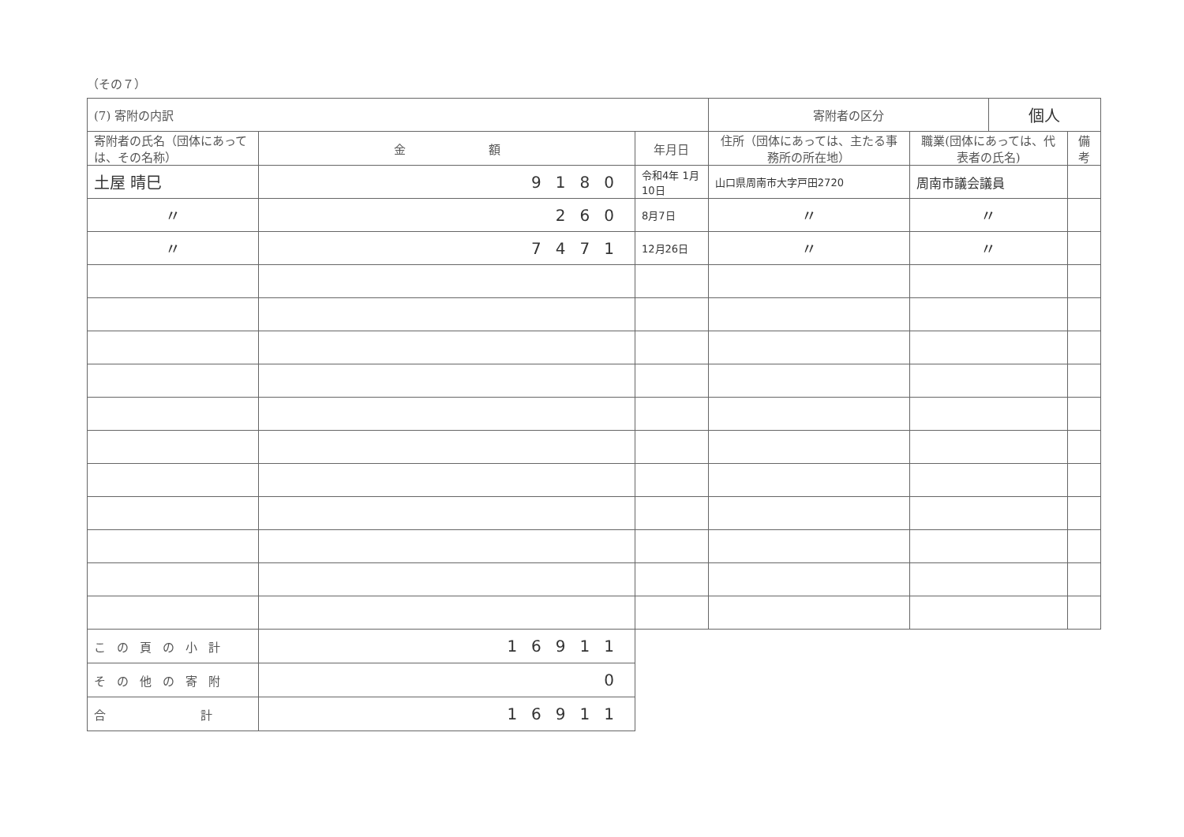（その７）
| (7) 寄附の内訳 | | | 寄附者の区分 | | 個人 | |
| 寄附者の氏名（団体にあっては、その名称） | 金 額 | 年月日 | 住所（団体にあっては、主たる事務所の所在地） | 職業(団体にあっては、代表者の氏名) | | 備考 |
| 土屋 晴巳 | 9180 | 令和4年 1月10日 | 山口県周南市大字戸田2720 | 周南市議会議員 | | |
| 〃 | 260 | 8月7日 | 〃 | 〃 | | |
| 〃 | 7471 | 12月26日 | 〃 | 〃 | | |
| この頁の小計 | 16911 | | | | | |
| その他の寄附 | 0 | | | | | |
| 合 計 | 16911 | | | | | |